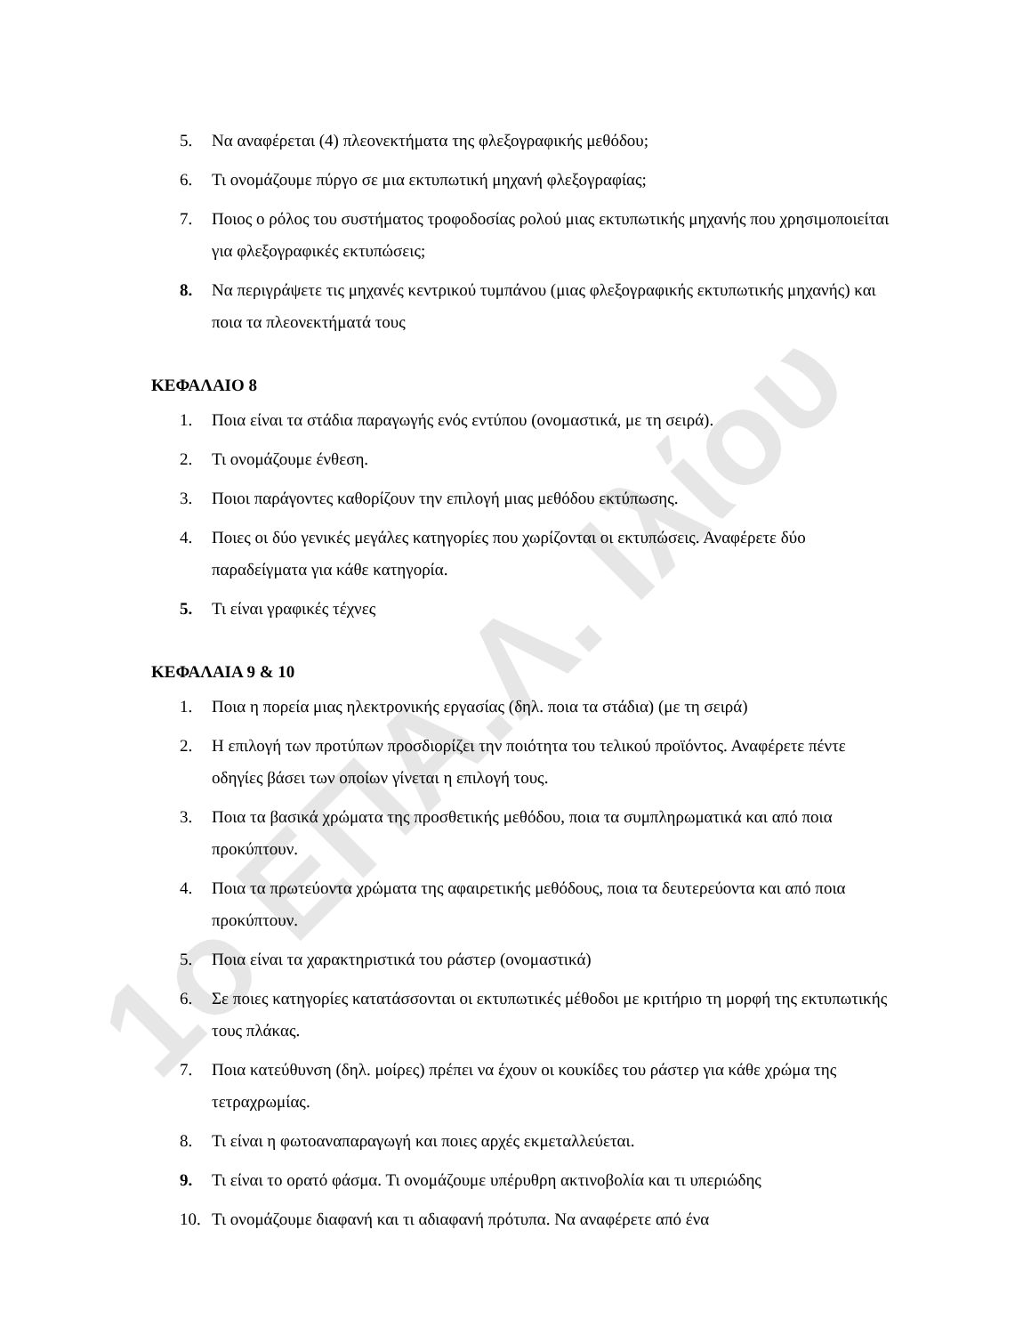1ο ΕΠΑ.Λ. Ιλίου
5. Να αναφέρεται (4) πλεονεκτήματα της φλεξογραφικής μεθόδου;
6. Τι ονομάζουμε πύργο σε μια εκτυπωτική μηχανή φλεξογραφίας;
7. Ποιος ο ρόλος του συστήματος τροφοδοσίας ρολού μιας εκτυπωτικής μηχανής που χρησιμοποιείται για φλεξογραφικές εκτυπώσεις;
8. Να περιγράψετε τις μηχανές κεντρικού τυμπάνου (μιας φλεξογραφικής εκτυπωτικής μηχανής) και ποια τα πλεονεκτήματά τους
ΚΕΦΑΛΑΙΟ 8
1. Ποια είναι τα στάδια παραγωγής ενός εντύπου (ονομαστικά, με τη σειρά).
2. Τι ονομάζουμε ένθεση.
3. Ποιοι παράγοντες καθορίζουν την επιλογή μιας μεθόδου εκτύπωσης.
4. Ποιες οι δύο γενικές μεγάλες κατηγορίες που χωρίζονται οι εκτυπώσεις. Αναφέρετε δύο παραδείγματα για κάθε κατηγορία.
5. Τι είναι γραφικές τέχνες
ΚΕΦΑΛΑΙΑ 9 & 10
1. Ποια η πορεία μιας ηλεκτρονικής εργασίας (δηλ. ποια τα στάδια) (με τη σειρά)
2. Η επιλογή των προτύπων προσδιορίζει την ποιότητα του τελικού προϊόντος. Αναφέρετε πέντε οδηγίες βάσει των οποίων γίνεται η επιλογή τους.
3. Ποια τα βασικά χρώματα της προσθετικής μεθόδου, ποια τα συμπληρωματικά και από ποια προκύπτουν.
4. Ποια τα πρωτεύοντα χρώματα της αφαιρετικής μεθόδους, ποια τα δευτερεύοντα και από ποια προκύπτουν.
5. Ποια είναι τα χαρακτηριστικά του ράστερ (ονομαστικά)
6. Σε ποιες κατηγορίες κατατάσσονται οι εκτυπωτικές μέθοδοι με κριτήριο τη μορφή της εκτυπωτικής τους πλάκας.
7. Ποια κατεύθυνση (δηλ. μοίρες) πρέπει να έχουν οι κουκίδες του ράστερ για κάθε χρώμα της τετραχρωμίας.
8. Τι είναι η φωτοαναπαραγωγή και ποιες αρχές εκμεταλλεύεται.
9. Τι είναι το ορατό φάσμα. Τι ονομάζουμε υπέρυθρη ακτινοβολία και τι υπεριώδης
10. Τι ονομάζουμε διαφανή και τι αδιαφανή πρότυπα. Να αναφέρετε από ένα